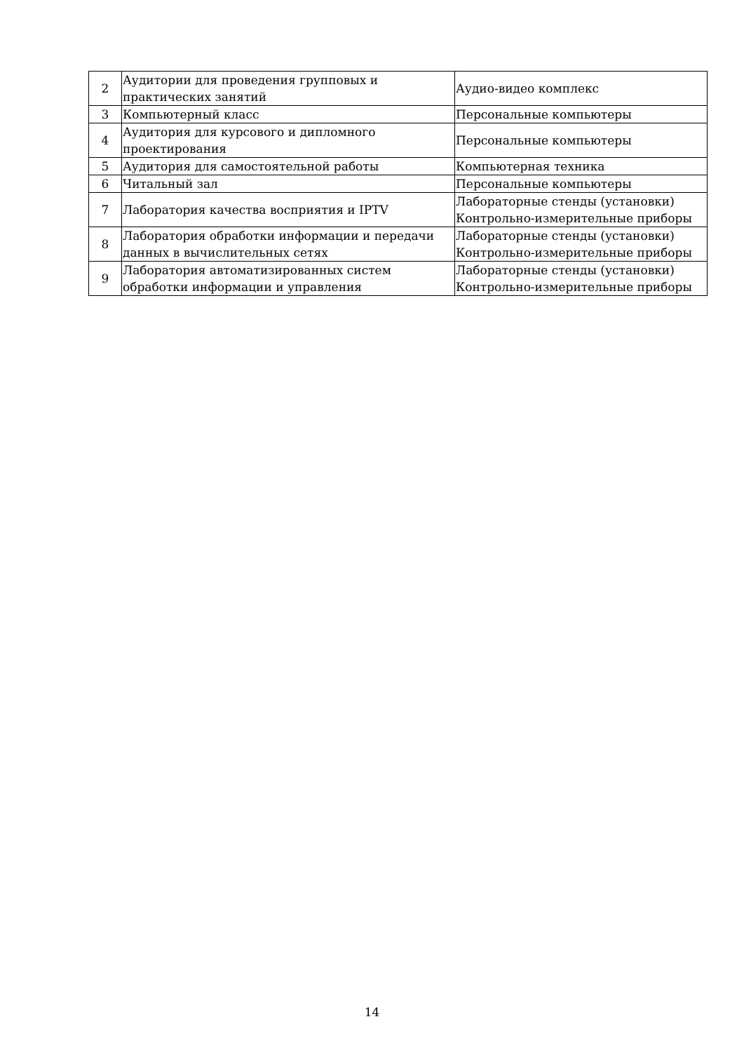| 2 | Аудитории для проведения групповых и практических занятий | Аудио-видео комплекс |
| 3 | Компьютерный класс | Персональные компьютеры |
| 4 | Аудитория для курсового и дипломного проектирования | Персональные компьютеры |
| 5 | Аудитория для самостоятельной работы | Компьютерная техника |
| 6 | Читальный зал | Персональные компьютеры |
| 7 | Лаборатория качества восприятия и IPTV | Лабораторные стенды (установки) Контрольно-измерительные приборы |
| 8 | Лаборатория обработки информации и передачи данных в вычислительных сетях | Лабораторные стенды (установки) Контрольно-измерительные приборы |
| 9 | Лаборатория автоматизированных систем обработки информации и управления | Лабораторные стенды (установки) Контрольно-измерительные приборы |
14